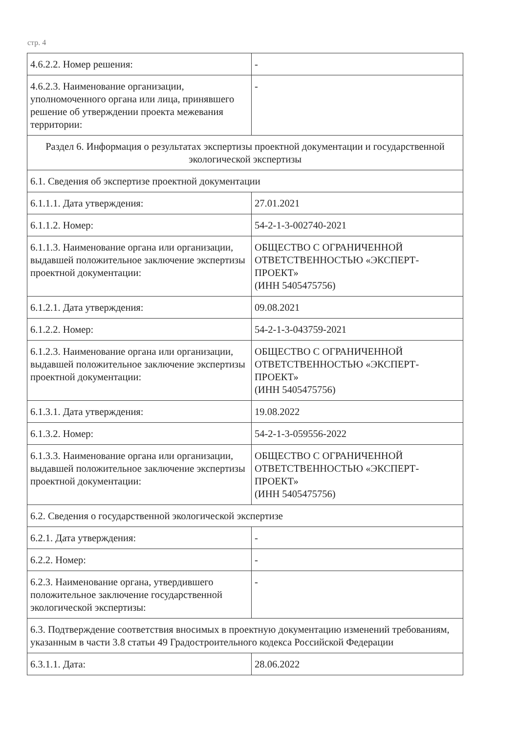стр. 4
| 4.6.2.2. Номер решения: | - |
| 4.6.2.3. Наименование организации, уполномоченного органа или лица, принявшего решение об утверждении проекта межевания территории: | - |
| Раздел 6. Информация о результатах экспертизы проектной документации и государственной экологической экспертизы | |
| 6.1. Сведения об экспертизе проектной документации | |
| 6.1.1.1. Дата утверждения: | 27.01.2021 |
| 6.1.1.2. Номер: | 54-2-1-3-002740-2021 |
| 6.1.1.3. Наименование органа или организации, выдавшей положительное заключение экспертизы проектной документации: | ОБЩЕСТВО С ОГРАНИЧЕННОЙ ОТВЕТСТВЕННОСТЬЮ «ЭКСПЕРТ-ПРОЕКТ» (ИНН 5405475756) |
| 6.1.2.1. Дата утверждения: | 09.08.2021 |
| 6.1.2.2. Номер: | 54-2-1-3-043759-2021 |
| 6.1.2.3. Наименование органа или организации, выдавшей положительное заключение экспертизы проектной документации: | ОБЩЕСТВО С ОГРАНИЧЕННОЙ ОТВЕТСТВЕННОСТЬЮ «ЭКСПЕРТ-ПРОЕКТ» (ИНН 5405475756) |
| 6.1.3.1. Дата утверждения: | 19.08.2022 |
| 6.1.3.2. Номер: | 54-2-1-3-059556-2022 |
| 6.1.3.3. Наименование органа или организации, выдавшей положительное заключение экспертизы проектной документации: | ОБЩЕСТВО С ОГРАНИЧЕННОЙ ОТВЕТСТВЕННОСТЬЮ «ЭКСПЕРТ-ПРОЕКТ» (ИНН 5405475756) |
| 6.2. Сведения о государственной экологической экспертизе | |
| 6.2.1. Дата утверждения: | - |
| 6.2.2. Номер: | - |
| 6.2.3. Наименование органа, утвердившего положительное заключение государственной экологической экспертизы: | - |
| 6.3. Подтверждение соответствия вносимых в проектную документацию изменений требованиям, указанным в части 3.8 статьи 49 Градостроительного кодекса Российской Федерации | |
| 6.3.1.1. Дата: | 28.06.2022 |